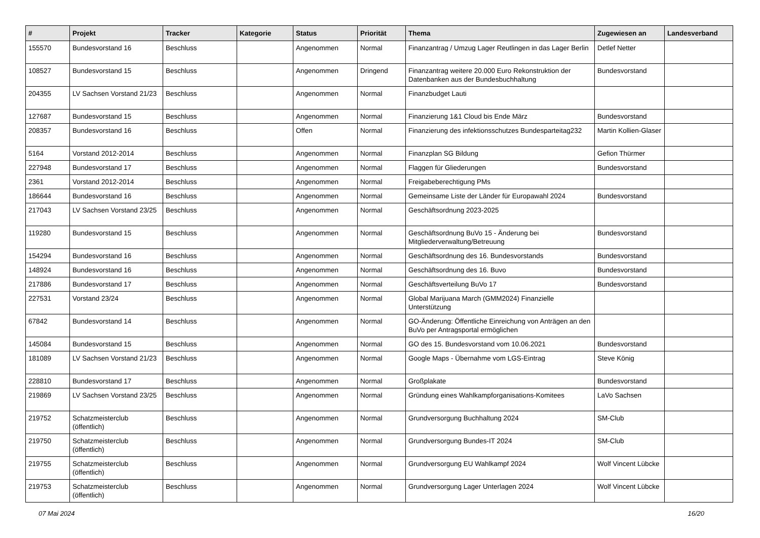| # | Projekt | Tracker | Kategorie | Status | Priorität | Thema | Zugewiesen an | Landesverband |
| --- | --- | --- | --- | --- | --- | --- | --- | --- |
| 155570 | Bundesvorstand 16 | Beschluss | | Angenommen | Normal | Finanzantrag / Umzug Lager Reutlingen in das Lager Berlin | Detlef Netter | |
| 108527 | Bundesvorstand 15 | Beschluss | | Angenommen | Dringend | Finanzantrag weitere 20.000 Euro Rekonstruktion der Datenbanken aus der Bundesbuchhaltung | Bundesvorstand | |
| 204355 | LV Sachsen Vorstand 21/23 | Beschluss | | Angenommen | Normal | Finanzbudget Lauti | | |
| 127687 | Bundesvorstand 15 | Beschluss | | Angenommen | Normal | Finanzierung 1&1 Cloud bis Ende März | Bundesvorstand | |
| 208357 | Bundesvorstand 16 | Beschluss | | Offen | Normal | Finanzierung des infektionsschutzes Bundesparteitag232 | Martin Kollien-Glaser | |
| 5164 | Vorstand 2012-2014 | Beschluss | | Angenommen | Normal | Finanzplan SG Bildung | Gefion Thürmer | |
| 227948 | Bundesvorstand 17 | Beschluss | | Angenommen | Normal | Flaggen für Gliederungen | Bundesvorstand | |
| 2361 | Vorstand 2012-2014 | Beschluss | | Angenommen | Normal | Freigabeberechtigung PMs | | |
| 186644 | Bundesvorstand 16 | Beschluss | | Angenommen | Normal | Gemeinsame Liste der Länder für Europawahl 2024 | Bundesvorstand | |
| 217043 | LV Sachsen Vorstand 23/25 | Beschluss | | Angenommen | Normal | Geschäftsordnung 2023-2025 | | |
| 119280 | Bundesvorstand 15 | Beschluss | | Angenommen | Normal | Geschäftsordnung BuVo 15 - Änderung bei Mitgliederverwaltung/Betreuung | Bundesvorstand | |
| 154294 | Bundesvorstand 16 | Beschluss | | Angenommen | Normal | Geschäftsordnung des 16. Bundesvorstands | Bundesvorstand | |
| 148924 | Bundesvorstand 16 | Beschluss | | Angenommen | Normal | Geschäftsordnung des 16. Buvo | Bundesvorstand | |
| 217886 | Bundesvorstand 17 | Beschluss | | Angenommen | Normal | Geschäftsverteilung BuVo 17 | Bundesvorstand | |
| 227531 | Vorstand 23/24 | Beschluss | | Angenommen | Normal | Global Marijuana March (GMM2024) Finanzielle Unterstützung | | |
| 67842 | Bundesvorstand 14 | Beschluss | | Angenommen | Normal | GO-Änderung: Öffentliche Einreichung von Anträgen an den BuVo per Antragsportal ermöglichen | | |
| 145084 | Bundesvorstand 15 | Beschluss | | Angenommen | Normal | GO des 15. Bundesvorstand vom 10.06.2021 | Bundesvorstand | |
| 181089 | LV Sachsen Vorstand 21/23 | Beschluss | | Angenommen | Normal | Google Maps - Übernahme vom LGS-Eintrag | Steve König | |
| 228810 | Bundesvorstand 17 | Beschluss | | Angenommen | Normal | Großplakate | Bundesvorstand | |
| 219869 | LV Sachsen Vorstand 23/25 | Beschluss | | Angenommen | Normal | Gründung eines Wahlkampforganisations-Komitees | LaVo Sachsen | |
| 219752 | Schatzmeisterclub (öffentlich) | Beschluss | | Angenommen | Normal | Grundversorgung Buchhaltung 2024 | SM-Club | |
| 219750 | Schatzmeisterclub (öffentlich) | Beschluss | | Angenommen | Normal | Grundversorgung Bundes-IT 2024 | SM-Club | |
| 219755 | Schatzmeisterclub (öffentlich) | Beschluss | | Angenommen | Normal | Grundversorgung EU Wahlkampf 2024 | Wolf Vincent Lübcke | |
| 219753 | Schatzmeisterclub (öffentlich) | Beschluss | | Angenommen | Normal | Grundversorgung Lager Unterlagen 2024 | Wolf Vincent Lübcke | |
07 Mai 2024 16/20